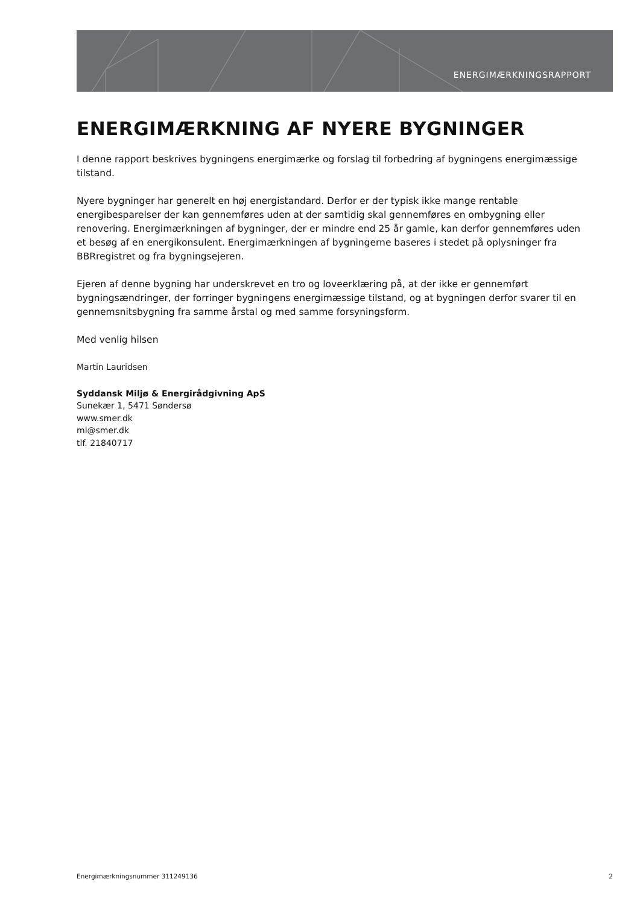ENERGIMÆRKNINGSRAPPORT
ENERGIMÆRKNING AF NYERE BYGNINGER
I denne rapport beskrives bygningens energimærke og forslag til forbedring af bygningens energimæssige tilstand.
Nyere bygninger har generelt en høj energistandard. Derfor er der typisk ikke mange rentable energibesparelser der kan gennemføres uden at der samtidig skal gennemføres en ombygning eller renovering. Energimærkningen af bygninger, der er mindre end 25 år gamle, kan derfor gennemføres uden et besøg af en energikonsulent. Energimærkningen af bygningerne baseres i stedet på oplysninger fra BBRregistret og fra bygningsejeren.
Ejeren af denne bygning har underskrevet en tro og loveerklæring på, at der ikke er gennemført bygningsændringer, der forringer bygningens energimæssige tilstand, og at bygningen derfor svarer til en gennemsnitsbygning fra samme årstal og med samme forsyningsform.
Med venlig hilsen
Martin Lauridsen
Syddansk Miljø & Energirådgivning ApS
Sunekær 1, 5471 Søndersø
www.smer.dk
ml@smer.dk
tlf. 21840717
Energimærkningsnummer 311249136 2